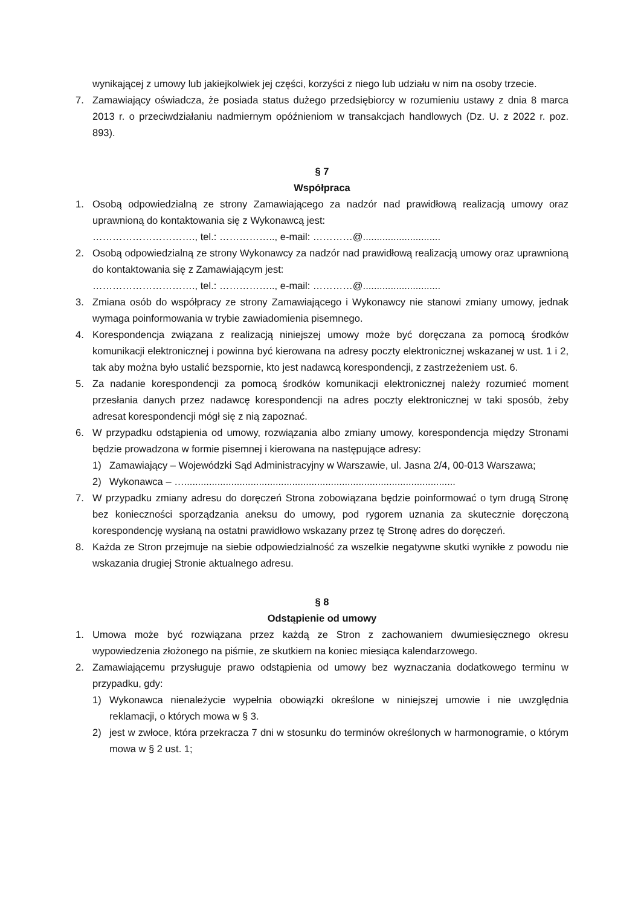wynikającej z umowy lub jakiejkolwiek jej części, korzyści z niego lub udziału w nim na osoby trzecie.
7. Zamawiający oświadcza, że posiada status dużego przedsiębiorcy w rozumieniu ustawy z dnia 8 marca 2013 r. o przeciwdziałaniu nadmiernym opóźnieniom w transakcjach handlowych (Dz. U. z 2022 r. poz. 893).
§ 7
Współpraca
1. Osobą odpowiedzialną ze strony Zamawiającego za nadzór nad prawidłową realizacją umowy oraz uprawnioną do kontaktowania się z Wykonawcą jest:
…………………………., tel.: …………….., e-mail: …………@............................
2. Osobą odpowiedzialną ze strony Wykonawcy za nadzór nad prawidłową realizacją umowy oraz uprawnioną do kontaktowania się z Zamawiającym jest:
…………………………., tel.: …………….., e-mail: …………@............................
3. Zmiana osób do współpracy ze strony Zamawiającego i Wykonawcy nie stanowi zmiany umowy, jednak wymaga poinformowania w trybie zawiadomienia pisemnego.
4. Korespondencja związana z realizacją niniejszej umowy może być doręczana za pomocą środków komunikacji elektronicznej i powinna być kierowana na adresy poczty elektronicznej wskazanej w ust. 1 i 2, tak aby można było ustalić bezspornie, kto jest nadawcą korespondencji, z zastrzeżeniem ust. 6.
5. Za nadanie korespondencji za pomocą środków komunikacji elektronicznej należy rozumieć moment przesłania danych przez nadawcę korespondencji na adres poczty elektronicznej w taki sposób, żeby adresat korespondencji mógł się z nią zapoznać.
6. W przypadku odstąpienia od umowy, rozwiązania albo zmiany umowy, korespondencja między Stronami będzie prowadzona w formie pisemnej i kierowana na następujące adresy:
1) Zamawiający – Wojewódzki Sąd Administracyjny w Warszawie, ul. Jasna 2/4, 00-013 Warszawa;
2) Wykonawca – …..................................................................................................
7. W przypadku zmiany adresu do doręczeń Strona zobowiązana będzie poinformować o tym drugą Stronę bez konieczności sporządzania aneksu do umowy, pod rygorem uznania za skutecznie doręczoną korespondencję wysłaną na ostatni prawidłowo wskazany przez tę Stronę adres do doręczeń.
8. Każda ze Stron przejmuje na siebie odpowiedzialność za wszelkie negatywne skutki wynikłe z powodu nie wskazania drugiej Stronie aktualnego adresu.
§ 8
Odstąpienie od umowy
1. Umowa może być rozwiązana przez każdą ze Stron z zachowaniem dwumiesięcznego okresu wypowiedzenia złożonego na piśmie, ze skutkiem na koniec miesiąca kalendarzowego.
2. Zamawiającemu przysługuje prawo odstąpienia od umowy bez wyznaczania dodatkowego terminu w przypadku, gdy:
1) Wykonawca nienależycie wypełnia obowiązki określone w niniejszej umowie i nie uwzględnia reklamacji, o których mowa w § 3.
2) jest w zwłoce, która przekracza 7 dni w stosunku do terminów określonych w harmonogramie, o którym mowa w § 2 ust. 1;